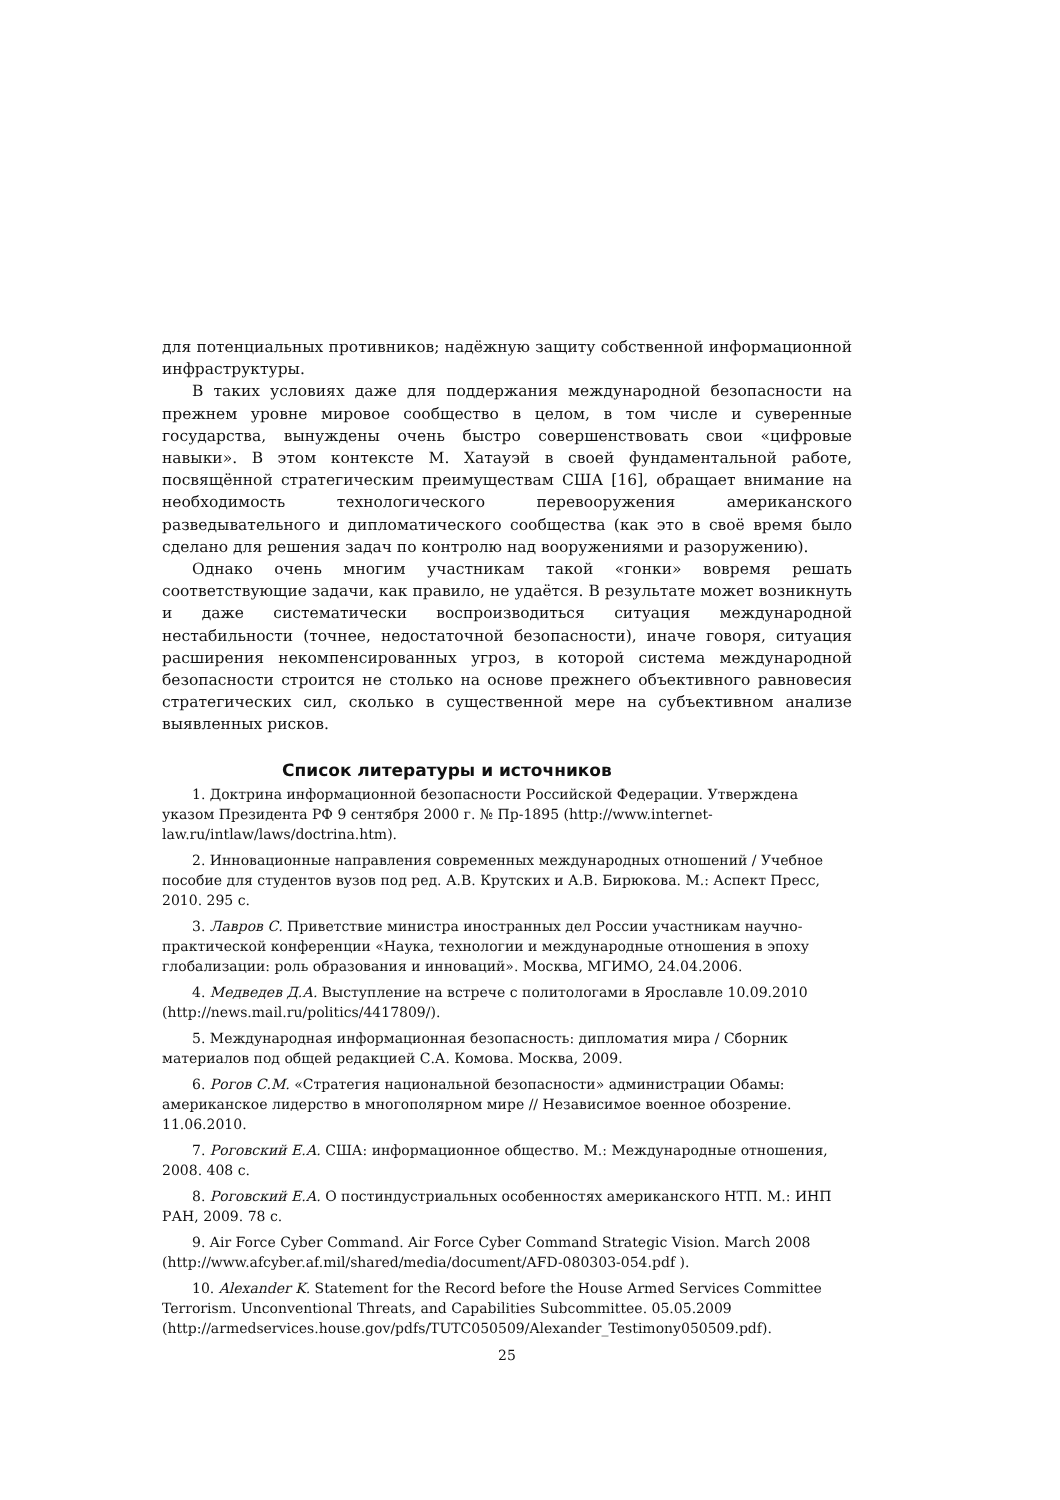для потенциальных противников; надёжную защиту собственной информационной инфраструктуры.
В таких условиях даже для поддержания международной безопасности на прежнем уровне мировое сообщество в целом, в том числе и суверенные государства, вынуждены очень быстро совершенствовать свои «цифровые навыки». В этом контексте М. Хатауэй в своей фундаментальной работе, посвящённой стратегическим преимуществам США [16], обращает внимание на необходимость технологического перевооружения американского разведывательного и дипломатического сообщества (как это в своё время было сделано для решения задач по контролю над вооружениями и разоружению).
Однако очень многим участникам такой «гонки» вовремя решать соответствующие задачи, как правило, не удаётся. В результате может возникнуть и даже систематически воспроизводиться ситуация международной нестабильности (точнее, недостаточной безопасности), иначе говоря, ситуация расширения некомпенсированных угроз, в которой система международной безопасности строится не столько на основе прежнего объективного равновесия стратегических сил, сколько в существенной мере на субъективном анализе выявленных рисков.
Список литературы и источников
1. Доктрина информационной безопасности Российской Федерации. Утверждена указом Президента РФ 9 сентября 2000 г. № Пр-1895 (http://www.internet-law.ru/intlaw/laws/doctrina.htm).
2. Инновационные направления современных международных отношений / Учебное пособие для студентов вузов под ред. А.В. Крутских и А.В. Бирюкова. М.: Аспект Пресс, 2010. 295 с.
3. Лавров С. Приветствие министра иностранных дел России участникам научно-практической конференции «Наука, технологии и международные отношения в эпоху глобализации: роль образования и инноваций». Москва, МГИМО, 24.04.2006.
4. Медведев Д.А. Выступление на встрече с политологами в Ярославле 10.09.2010 (http://news.mail.ru/politics/4417809/).
5. Международная информационная безопасность: дипломатия мира / Сборник материалов под общей редакцией С.А. Комова. Москва, 2009.
6. Рогов С.М. «Стратегия национальной безопасности» администрации Обамы: американское лидерство в многополярном мире // Независимое военное обозрение. 11.06.2010.
7. Роговский Е.А. США: информационное общество. М.: Международные отношения, 2008. 408 с.
8. Роговский Е.А. О постиндустриальных особенностях американского НТП. М.: ИНП РАН, 2009. 78 с.
9. Air Force Cyber Command. Air Force Cyber Command Strategic Vision. March 2008 (http://www.afcyber.af.mil/shared/media/document/AFD-080303-054.pdf ).
10. Alexander K. Statement for the Record before the House Armed Services Committee Terrorism. Unconventional Threats, and Capabilities Subcommittee. 05.05.2009 (http://armedservices.house.gov/pdfs/TUTC050509/Alexander_Testimony050509.pdf).
25